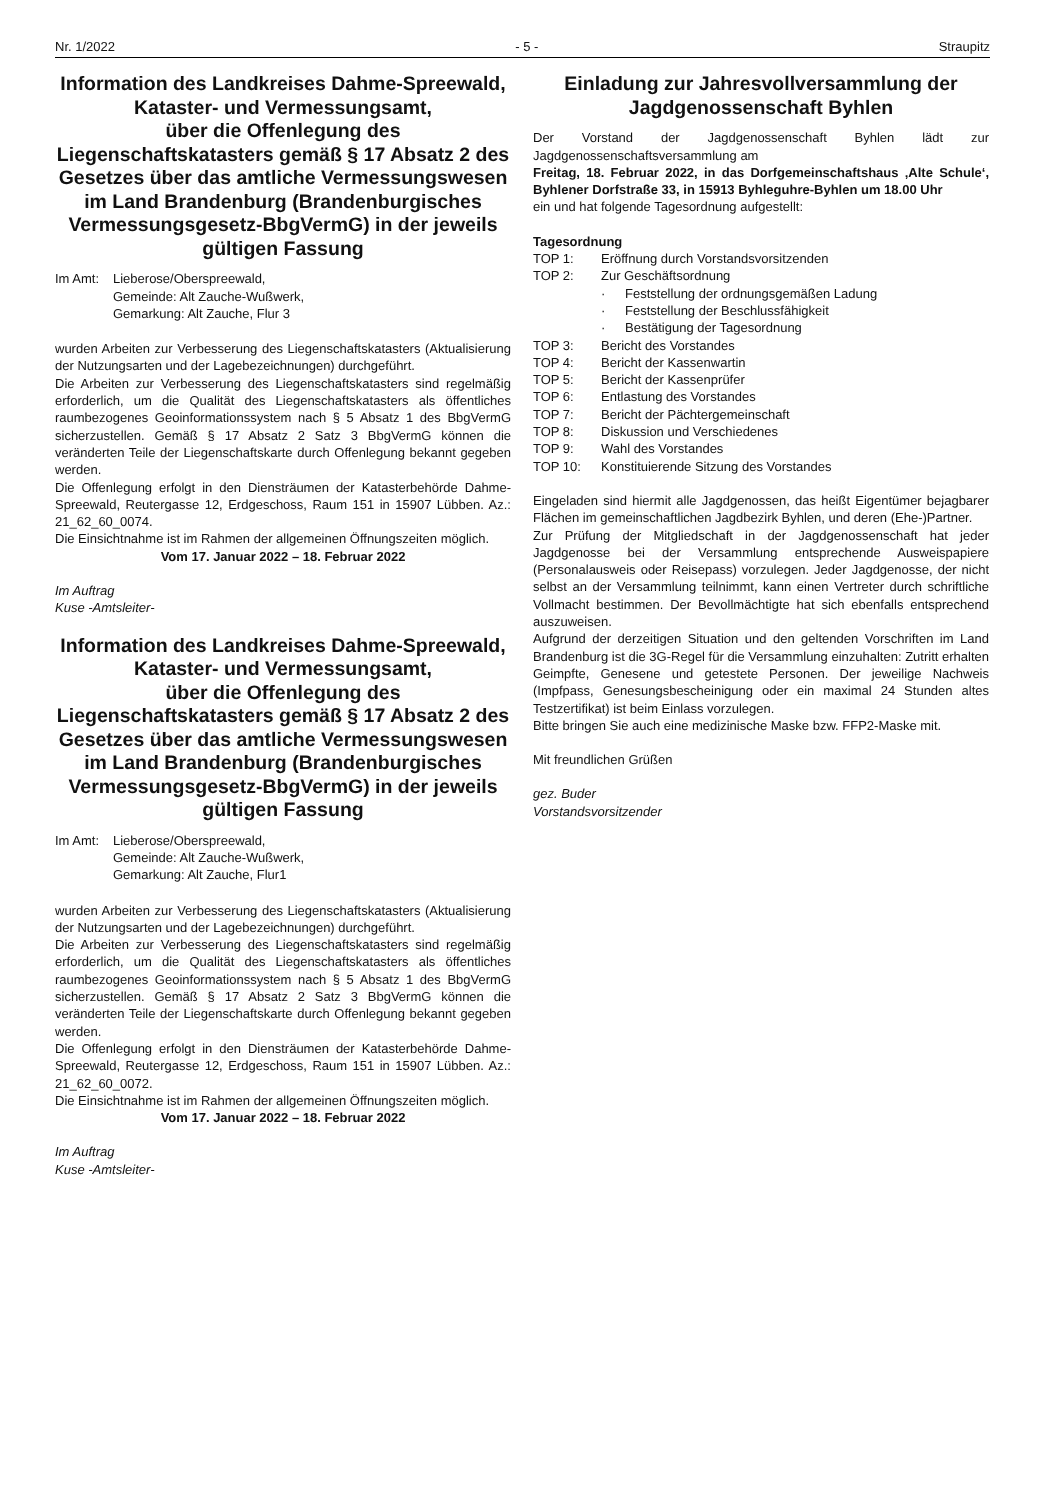Nr. 1/2022 - 5 - Straupitz
Information des Landkreises Dahme-Spreewald, Kataster- und Vermessungsamt,
über die Offenlegung des Liegenschaftskatasters gemäß § 17 Absatz 2 des Gesetzes über das amtliche Vermessungswesen im Land Brandenburg (Brandenburgisches Vermessungsgesetz-BbgVermG) in der jeweils gültigen Fassung
Im Amt: Lieberose/Oberspreewald,
Gemeinde: Alt Zauche-Wußwerk,
Gemarkung: Alt Zauche, Flur 3
wurden Arbeiten zur Verbesserung des Liegenschaftskatasters (Aktualisierung der Nutzungsarten und der Lagebezeichnungen) durchgeführt.
Die Arbeiten zur Verbesserung des Liegenschaftskatasters sind regelmäßig erforderlich, um die Qualität des Liegenschaftskatasters als öffentliches raumbezogenes Geoinformationssystem nach § 5 Absatz 1 des BbgVermG sicherzustellen. Gemäß § 17 Absatz 2 Satz 3 BbgVermG können die veränderten Teile der Liegenschaftskarte durch Offenlegung bekannt gegeben werden.
Die Offenlegung erfolgt in den Diensträumen der Katasterbehörde Dahme-Spreewald, Reutergasse 12, Erdgeschoss, Raum 151 in 15907 Lübben. Az.: 21_62_60_0074.
Die Einsichtnahme ist im Rahmen der allgemeinen Öffnungszeiten möglich.
Vom 17. Januar 2022 – 18. Februar 2022
Im Auftrag
Kuse -Amtsleiter-
Information des Landkreises Dahme-Spreewald, Kataster- und Vermessungsamt,
über die Offenlegung des Liegenschaftskatasters gemäß § 17 Absatz 2 des Gesetzes über das amtliche Vermessungswesen im Land Brandenburg (Brandenburgisches Vermessungsgesetz-BbgVermG) in der jeweils gültigen Fassung
Im Amt: Lieberose/Oberspreewald,
Gemeinde: Alt Zauche-Wußwerk,
Gemarkung: Alt Zauche, Flur1
wurden Arbeiten zur Verbesserung des Liegenschaftskatasters (Aktualisierung der Nutzungsarten und der Lagebezeichnungen) durchgeführt.
Die Arbeiten zur Verbesserung des Liegenschaftskatasters sind regelmäßig erforderlich, um die Qualität des Liegenschaftskatasters als öffentliches raumbezogenes Geoinformationssystem nach § 5 Absatz 1 des BbgVermG sicherzustellen. Gemäß § 17 Absatz 2 Satz 3 BbgVermG können die veränderten Teile der Liegenschaftskarte durch Offenlegung bekannt gegeben werden.
Die Offenlegung erfolgt in den Diensträumen der Katasterbehörde Dahme-Spreewald, Reutergasse 12, Erdgeschoss, Raum 151 in 15907 Lübben. Az.: 21_62_60_0072.
Die Einsichtnahme ist im Rahmen der allgemeinen Öffnungszeiten möglich.
Vom 17. Januar 2022 – 18. Februar 2022
Im Auftrag
Kuse -Amtsleiter-
Einladung zur Jahresvollversammlung der Jagdgenossenschaft Byhlen
Der Vorstand der Jagdgenossenschaft Byhlen lädt zur Jagdgenossenschaftsversammlung am
Freitag, 18. Februar 2022, in das Dorfgemeinschaftshaus ‚Alte Schule‘, Byhlener Dorfstraße 33, in 15913 Byhleguhre-Byhlen um 18.00 Uhr
ein und hat folgende Tagesordnung aufgestellt:
Tagesordnung
TOP 1: Eröffnung durch Vorstandsvorsitzenden
TOP 2: Zur Geschäftsordnung
· Feststellung der ordnungsgemäßen Ladung
· Feststellung der Beschlussfähigkeit
· Bestätigung der Tagesordnung
TOP 3: Bericht des Vorstandes
TOP 4: Bericht der Kassenwartin
TOP 5: Bericht der Kassenprüfer
TOP 6: Entlastung des Vorstandes
TOP 7: Bericht der Pächtergemeinschaft
TOP 8: Diskussion und Verschiedenes
TOP 9: Wahl des Vorstandes
TOP 10: Konstituierende Sitzung des Vorstandes
Eingeladen sind hiermit alle Jagdgenossen, das heißt Eigentümer bejagbarer Flächen im gemeinschaftlichen Jagdbezirk Byhlen, und deren (Ehe-)Partner.
Zur Prüfung der Mitgliedschaft in der Jagdgenossenschaft hat jeder Jagdgenosse bei der Versammlung entsprechende Ausweispapiere (Personalausweis oder Reisepass) vorzulegen. Jeder Jagdgenosse, der nicht selbst an der Versammlung teilnimmt, kann einen Vertreter durch schriftliche Vollmacht bestimmen. Der Bevollmächtigte hat sich ebenfalls entsprechend auszuweisen.
Aufgrund der derzeitigen Situation und den geltenden Vorschriften im Land Brandenburg ist die 3G-Regel für die Versammlung einzuhalten: Zutritt erhalten Geimpfte, Genesene und getestete Personen. Der jeweilige Nachweis (Impfpass, Genesungsbescheinigung oder ein maximal 24 Stunden altes Testzertifikat) ist beim Einlass vorzulegen.
Bitte bringen Sie auch eine medizinische Maske bzw. FFP2-Maske mit.
Mit freundlichen Grüßen
gez. Buder
Vorstandsvorsitzender